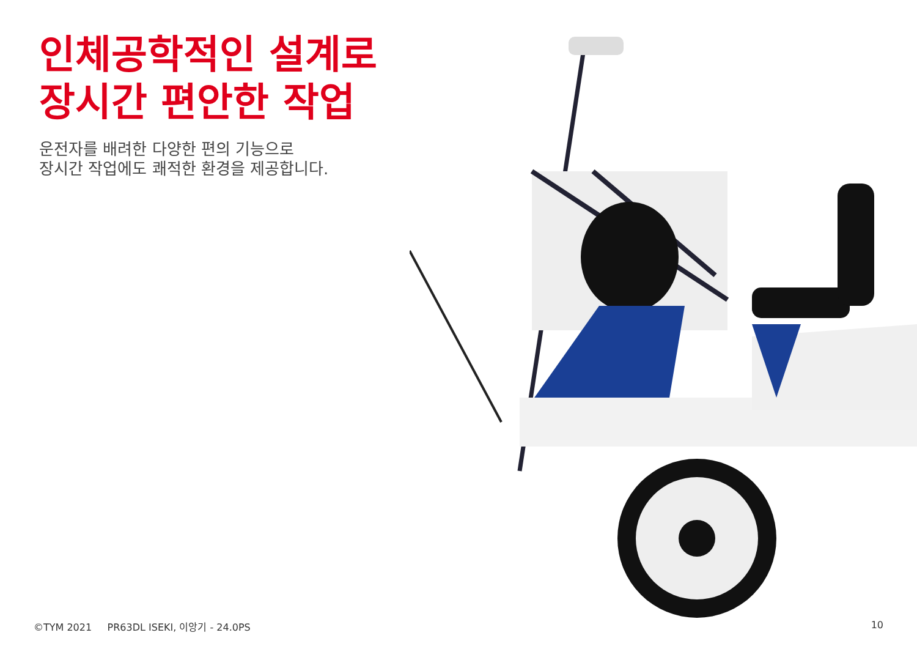인체공학적인 설계로
장시간 편안한 작업
운전자를 배려한 다양한 편의 기능으로
장시간 작업에도 쾌적한 환경을 제공합니다.
©TYM 2021 PR63DL ISEKI, 이앙기 - 24.0PS
10